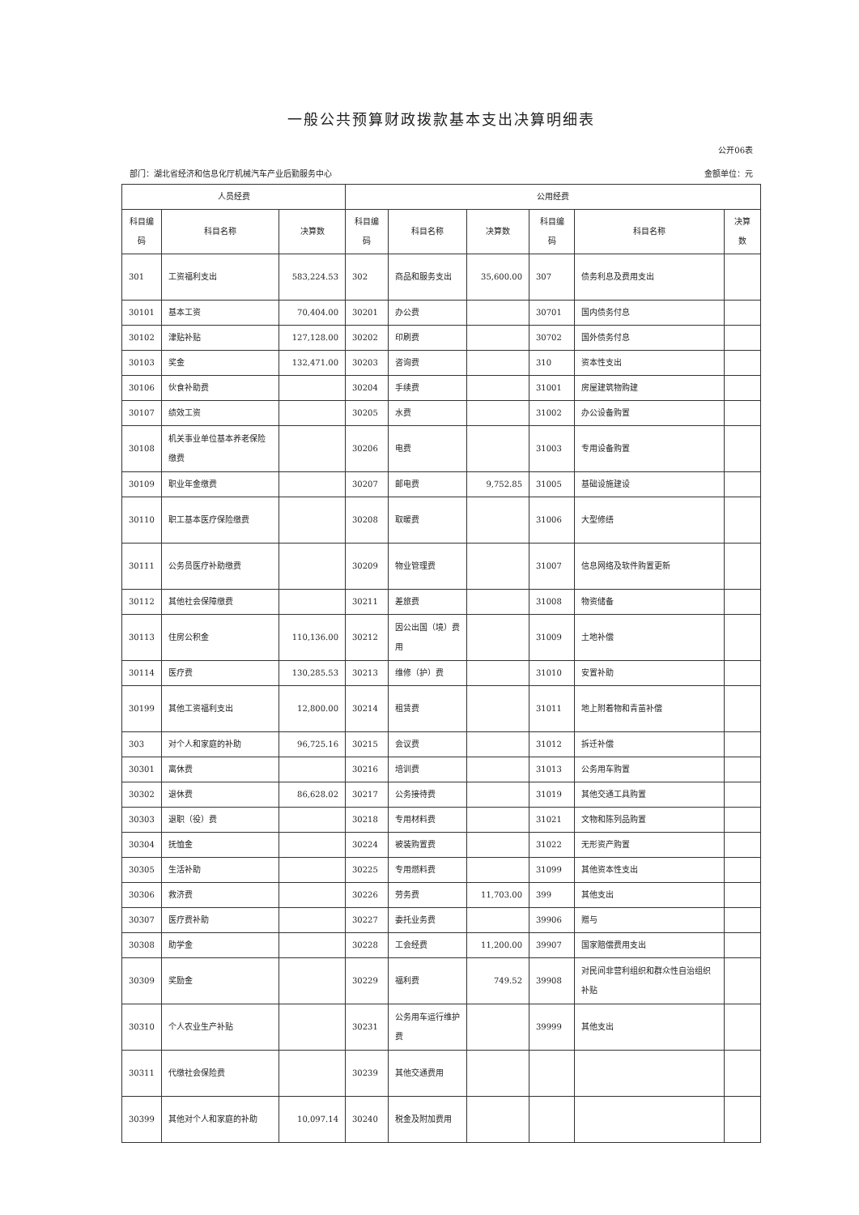一般公共预算财政拨款基本支出决算明细表
公开06表
部门：湖北省经济和信息化厅机械汽车产业后勤服务中心 金额单位：元
| 人员经费 | | | 公用经费 | | | | | |
| --- | --- | --- | --- | --- | --- | --- | --- | --- |
| 科目编码 | 科目名称 | 决算数 | 科目编码 | 科目名称 | 决算数 | 科目编码 | 科目名称 | 决算数 |
| 301 | 工资福利支出 | 583,224.53 | 302 | 商品和服务支出 | 35,600.00 | 307 | 债务利息及费用支出 | |
| 30101 | 基本工资 | 70,404.00 | 30201 | 办公费 | | 30701 | 国内债务付息 | |
| 30102 | 津贴补贴 | 127,128.00 | 30202 | 印刷费 | | 30702 | 国外债务付息 | |
| 30103 | 奖金 | 132,471.00 | 30203 | 咨询费 | | 310 | 资本性支出 | |
| 30106 | 伙食补助费 | | 30204 | 手续费 | | 31001 | 房屋建筑物购建 | |
| 30107 | 绩效工资 | | 30205 | 水费 | | 31002 | 办公设备购置 | |
| 30108 | 机关事业单位基本养老保险缴费 | | 30206 | 电费 | | 31003 | 专用设备购置 | |
| 30109 | 职业年金缴费 | | 30207 | 邮电费 | 9,752.85 | 31005 | 基础设施建设 | |
| 30110 | 职工基本医疗保险缴费 | | 30208 | 取暖费 | | 31006 | 大型修缮 | |
| 30111 | 公务员医疗补助缴费 | | 30209 | 物业管理费 | | 31007 | 信息网络及软件购置更新 | |
| 30112 | 其他社会保障缴费 | | 30211 | 差旅费 | | 31008 | 物资储备 | |
| 30113 | 住房公积金 | 110,136.00 | 30212 | 因公出国（境）费用 | | 31009 | 土地补偿 | |
| 30114 | 医疗费 | 130,285.53 | 30213 | 维修（护）费 | | 31010 | 安置补助 | |
| 30199 | 其他工资福利支出 | 12,800.00 | 30214 | 租赁费 | | 31011 | 地上附着物和青苗补偿 | |
| 303 | 对个人和家庭的补助 | 96,725.16 | 30215 | 会议费 | | 31012 | 拆迁补偿 | |
| 30301 | 离休费 | | 30216 | 培训费 | | 31013 | 公务用车购置 | |
| 30302 | 退休费 | 86,628.02 | 30217 | 公务接待费 | | 31019 | 其他交通工具购置 | |
| 30303 | 退职（役）费 | | 30218 | 专用材料费 | | 31021 | 文物和陈列品购置 | |
| 30304 | 抚恤金 | | 30224 | 被装购置费 | | 31022 | 无形资产购置 | |
| 30305 | 生活补助 | | 30225 | 专用燃料费 | | 31099 | 其他资本性支出 | |
| 30306 | 救济费 | | 30226 | 劳务费 | 11,703.00 | 399 | 其他支出 | |
| 30307 | 医疗费补助 | | 30227 | 委托业务费 | | 39906 | 赠与 | |
| 30308 | 助学金 | | 30228 | 工会经费 | 11,200.00 | 39907 | 国家赔偿费用支出 | |
| 30309 | 奖励金 | | 30229 | 福利费 | 749.52 | 39908 | 对民间非营利组织和群众性自治组织补贴 | |
| 30310 | 个人农业生产补贴 | | 30231 | 公务用车运行维护费 | | 39999 | 其他支出 | |
| 30311 | 代缴社会保险费 | | 30239 | 其他交通费用 | | | | |
| 30399 | 其他对个人和家庭的补助 | 10,097.14 | 30240 | 税金及附加费用 | | | | |